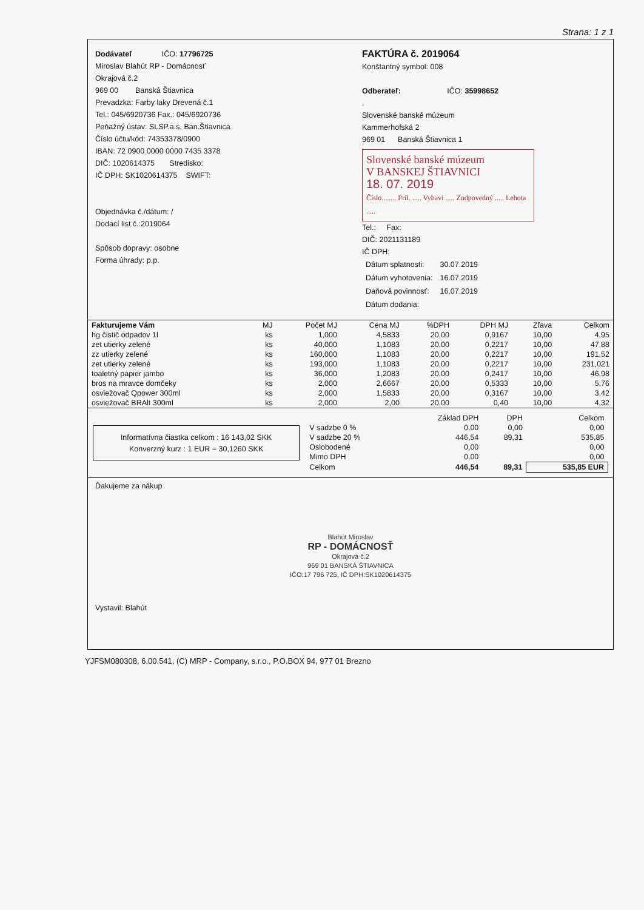Strana: 1 z 1
Dodávateľ IČO: 17796725
Miroslav Blahút RP - Domácnosť
Okrajová č.2
969 00 Banská Štiavnica
Prevadzka: Farby laky Drevená č.1
Tel.: 045/6920736 Fax.: 045/6920736
Peňažný ústav: SLSP.a.s. Ban.Štiavnica
Číslo účtu/kód: 74353378/0900
IBAN: 72 0900 0000 0000 7435 3378
DIČ: 1020614375 Stredisko:
IČ DPH: SK1020614375 SWIFT:
Objednávka č./dátum: /
Dodací list č.:2019064
Spôsob dopravy: osobne
Forma úhrady: p.p.
FAKTÚRA č. 2019064
Konštantný symbol: 008
Odberateľ: IČO: 35998652
.
Slovenské banské múzeum
Kammerhofská 2
969 01 Banská Štiavnica 1
Slovenské banské múzeum
V BANSKEJ ŠTIAVNICI
18. 07. 2019
Číslo........ Príl. ..... Vybavi ..... Zodpovedný ..... Lehota .....
Tel.: Fax:
DIČ: 2021131189
IČ DPH:
| Dátum splatnosti: | 30.07.2019 |
| Dátum vyhotovenia: | 16.07.2019 |
| Daňová povinnosť: | 16.07.2019 |
| Dátum dodania: | |
| Fakturujeme Vám | MJ | Počet MJ | Cena MJ | %DPH | DPH MJ | Zľava | Celkom |
| --- | --- | --- | --- | --- | --- | --- | --- |
| hg čistič odpadov 1l | ks | 1,000 | 4,5833 | 20,00 | 0,9167 | 10,00 | 4,95 |
| zet utierky zelené | ks | 40,000 | 1,1083 | 20,00 | 0,2217 | 10,00 | 47,88 |
| zz utierky zelené | ks | 160,000 | 1,1083 | 20,00 | 0,2217 | 10,00 | 191,52 |
| zet utierky zelené | ks | 193,000 | 1,1083 | 20,00 | 0,2217 | 10,00 | 231,021 |
| toaletný papier jambo | ks | 36,000 | 1,2083 | 20,00 | 0,2417 | 10,00 | 46,98 |
| bros na mravce domčeky | ks | 2,000 | 2,6667 | 20,00 | 0,5333 | 10,00 | 5,76 |
| osviežovač Qpower 300ml | ks | 2,000 | 1,5833 | 20,00 | 0,3167 | 10,00 | 3,42 |
| osviežovač BRAlt 300ml | ks | 2,000 | 2,00 | 20,00 | 0,40 | 10,00 | 4,32 |
Informatívna čiastka celkom : 16 143,02 SKK
Konverzný kurz : 1 EUR = 30,1260 SKK
| | Základ DPH | DPH | Celkom |
| --- | --- | --- | --- |
| V sadzbe 0 % | 0,00 | 0,00 | 0,00 |
| V sadzbe 20 % | 446,54 | 89,31 | 535,85 |
| Oslobodené | 0,00 | | 0,00 |
| Mimo DPH | 0,00 | | 0,00 |
| Celkom | 446,54 | 89,31 | 535,85 EUR |
Ďakujeme za nákup
Blahút Miroslav
RP - DOMÁCNOSŤ
Okrajová č.2
969 01 BANSKÁ ŠTIAVNICA
IČO:17 796 725, IČ DPH:SK1020614375
Vystavil: Blahút
YJFSM080308, 6.00.541, (C) MRP - Company, s.r.o., P.O.BOX 94, 977 01 Brezno